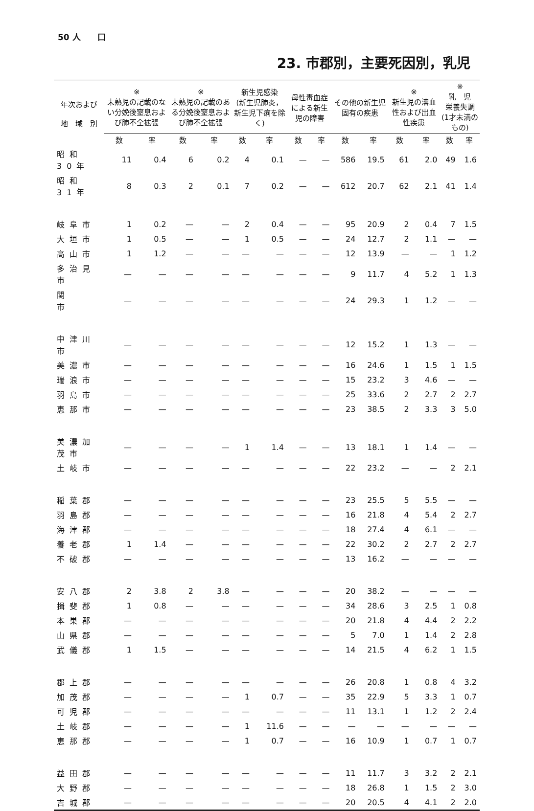50 人　　口
23. 市郡別，主要死因別，乳児
| 年次および 地 域 別 | ※ 未熟児の記載のない分娩後窒息および肺不全拡張 | | ※ 未熟児の記載のある分娩後窒息および肺不全拡張 | | 新生児感染 (新生児肺炎，新生児下痢を除く) | | 母性毒血症による新生児の障害 | | その他の新生児固有の疾患 | | ※ 新生児の溶血性および出血性疾患 | | ※ 乳 児 栄養失調 (1才未満のもの) | |
| --- | --- | --- | --- | --- | --- | --- | --- | --- | --- | --- | --- | --- | --- | --- |
| | 数 | 率 | 数 | 率 | 数 | 率 | 数 | 率 | 数 | 率 | 数 | 率 | 数 | 率 |
| 昭和30年 | 11 | 0.4 | 6 | 0.2 | 4 | 0.1 | — | — | 586 | 19.5 | 61 | 2.0 | 49 | 1.6 |
| 昭和31年 | 8 | 0.3 | 2 | 0.1 | 7 | 0.2 | — | — | 612 | 20.7 | 62 | 2.1 | 41 | 1.4 |
| 岐阜市 | 1 | 0.2 | — | — | 2 | 0.4 | — | — | 95 | 20.9 | 2 | 0.4 | 7 | 1.5 |
| 大垣市 | 1 | 0.5 | — | — | 1 | 0.5 | — | — | 24 | 12.7 | 2 | 1.1 | — | — |
| 高山市 | 1 | 1.2 | — | — | — | — | — | — | 12 | 13.9 | — | — | 1 | 1.2 |
| 多治見市 | — | — | — | — | — | — | — | — | 9 | 11.7 | 4 | 5.2 | 1 | 1.3 |
| 関 市 | — | — | — | — | — | — | — | — | 24 | 29.3 | 1 | 1.2 | — | — |
| 中津川市 | — | — | — | — | — | — | — | — | 12 | 15.2 | 1 | 1.3 | — | — |
| 美濃市 | — | — | — | — | — | — | — | — | 16 | 24.6 | 1 | 1.5 | 1 | 1.5 |
| 瑞浪市 | — | — | — | — | — | — | — | — | 15 | 23.2 | 3 | 4.6 | — | — |
| 羽島市 | — | — | — | — | — | — | — | — | 25 | 33.6 | 2 | 2.7 | 2 | 2.7 |
| 恵那市 | — | — | — | — | — | — | — | — | 23 | 38.5 | 2 | 3.3 | 3 | 5.0 |
| 美濃加茂市 | — | — | — | — | 1 | 1.4 | — | — | 13 | 18.1 | 1 | 1.4 | — | — |
| 土岐市 | — | — | — | — | — | — | — | — | 22 | 23.2 | — | — | 2 | 2.1 |
| 稲葉郡 | — | — | — | — | — | — | — | — | 23 | 25.5 | 5 | 5.5 | — | — |
| 羽島郡 | — | — | — | — | — | — | — | — | 16 | 21.8 | 4 | 5.4 | 2 | 2.7 |
| 海津郡 | — | — | — | — | — | — | — | — | 18 | 27.4 | 4 | 6.1 | — | — |
| 養老郡 | 1 | 1.4 | — | — | — | — | — | — | 22 | 30.2 | 2 | 2.7 | 2 | 2.7 |
| 不破郡 | — | — | — | — | — | — | — | — | 13 | 16.2 | — | — | — | — |
| 安八郡 | 2 | 3.8 | 2 | 3.8 | — | — | — | — | 20 | 38.2 | — | — | — | — |
| 揖斐郡 | 1 | 0.8 | — | — | — | — | — | — | 34 | 28.6 | 3 | 2.5 | 1 | 0.8 |
| 本巣郡 | — | — | — | — | — | — | — | — | 20 | 21.8 | 4 | 4.4 | 2 | 2.2 |
| 山県郡 | — | — | — | — | — | — | — | — | 5 | 7.0 | 1 | 1.4 | 2 | 2.8 |
| 武儀郡 | 1 | 1.5 | — | — | — | — | — | — | 14 | 21.5 | 4 | 6.2 | 1 | 1.5 |
| 郡上郡 | — | — | — | — | — | — | — | — | 26 | 20.8 | 1 | 0.8 | 4 | 3.2 |
| 加茂郡 | — | — | — | — | 1 | 0.7 | — | — | 35 | 22.9 | 5 | 3.3 | 1 | 0.7 |
| 可児郡 | — | — | — | — | — | — | — | — | 11 | 13.1 | 1 | 1.2 | 2 | 2.4 |
| 土岐郡 | — | — | — | — | 1 | 11.6 | — | — | — | — | — | — | — | — |
| 恵那郡 | — | — | — | — | 1 | 0.7 | — | — | 16 | 10.9 | 1 | 0.7 | 1 | 0.7 |
| 益田郡 | — | — | — | — | — | — | — | — | 11 | 11.7 | 3 | 3.2 | 2 | 2.1 |
| 大野郡 | — | — | — | — | — | — | — | — | 18 | 26.8 | 1 | 1.5 | 2 | 3.0 |
| 吉城郡 | — | — | — | — | — | — | — | — | 20 | 20.5 | 4 | 4.1 | 2 | 2.0 |